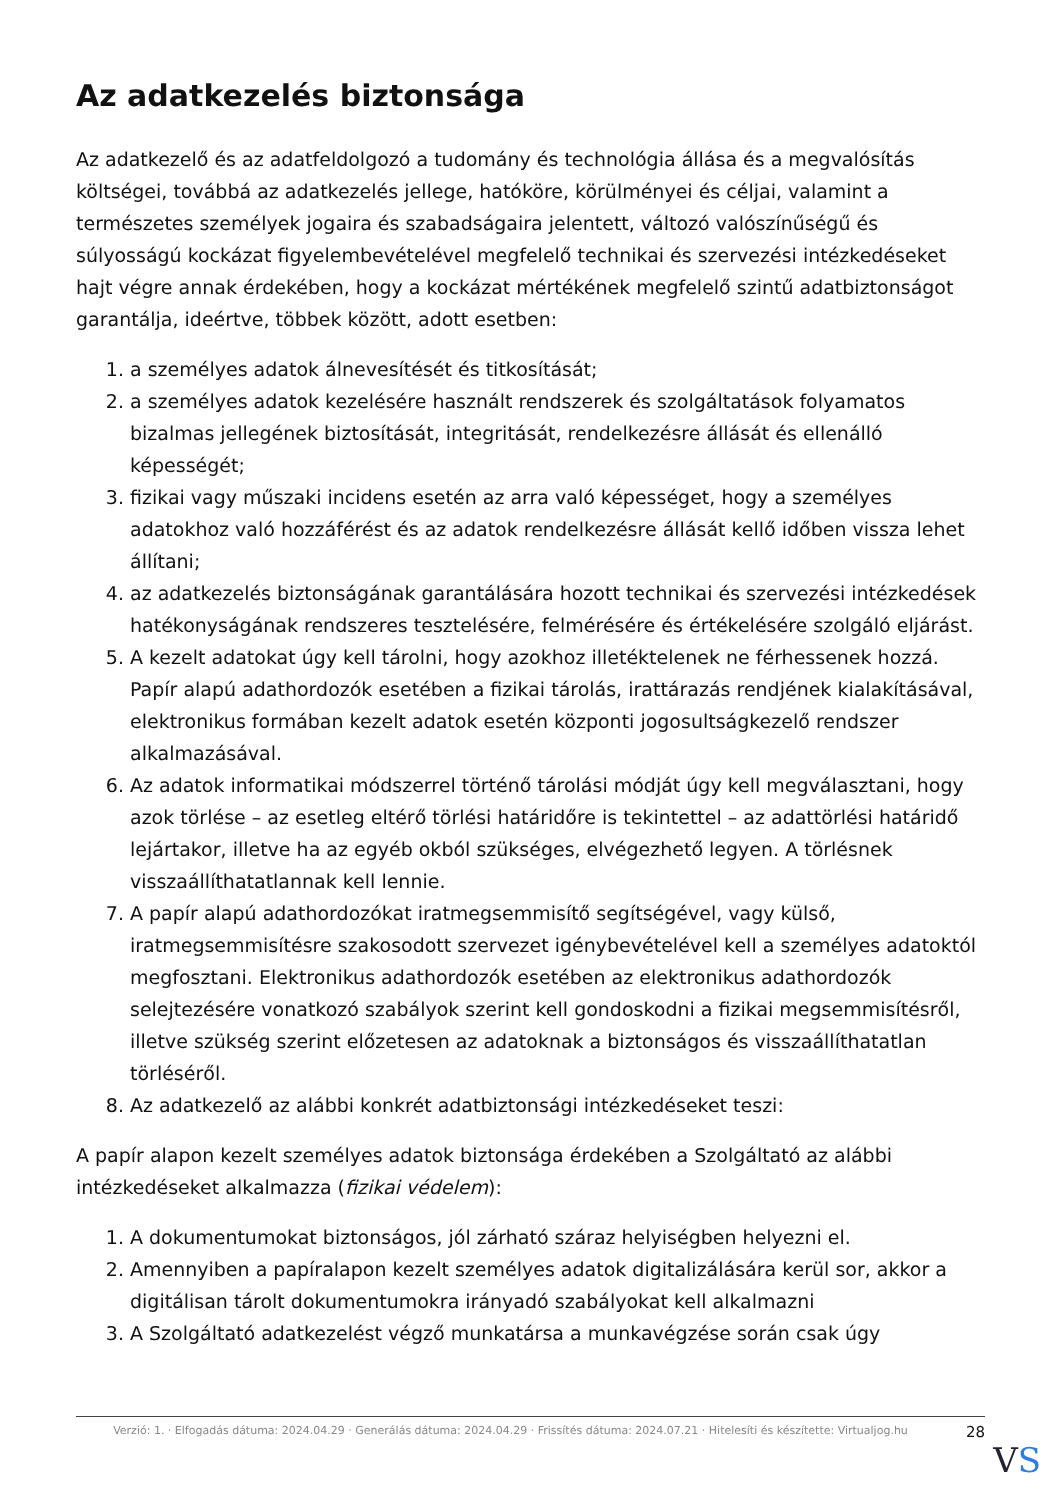Az adatkezelés biztonsága
Az adatkezelő és az adatfeldolgozó a tudomány és technológia állása és a megvalósítás költségei, továbbá az adatkezelés jellege, hatóköre, körülményei és céljai, valamint a természetes személyek jogaira és szabadságaira jelentett, változó valószínűségű és súlyosságú kockázat figyelembevételével megfelelő technikai és szervezési intézkedéseket hajt végre annak érdekében, hogy a kockázat mértékének megfelelő szintű adatbiztonságot garantálja, ideértve, többek között, adott esetben:
1. a személyes adatok álnevesítését és titkosítását;
2. a személyes adatok kezelésére használt rendszerek és szolgáltatások folyamatos bizalmas jellegének biztosítását, integritását, rendelkezésre állását és ellenálló képességét;
3. fizikai vagy műszaki incidens esetén az arra való képességet, hogy a személyes adatokhoz való hozzáférést és az adatok rendelkezésre állását kellő időben vissza lehet állítani;
4. az adatkezelés biztonságának garantálására hozott technikai és szervezési intézkedések hatékonyságának rendszeres tesztelésére, felmérésére és értékelésére szolgáló eljárást.
5. A kezelt adatokat úgy kell tárolni, hogy azokhoz illetéktelenek ne férhessenek hozzá. Papír alapú adathordozók esetében a fizikai tárolás, irattárazás rendjének kialakításával, elektronikus formában kezelt adatok esetén központi jogosultságkezelő rendszer alkalmazásával.
6. Az adatok informatikai módszerrel történő tárolási módját úgy kell megválasztani, hogy azok törlése – az esetleg eltérő törlési határidőre is tekintettel – az adattörlési határidő lejártakor, illetve ha az egyéb okból szükséges, elvégezhető legyen. A törlésnek visszaállíthatatlannak kell lennie.
7. A papír alapú adathordozókat iratmegsemmisítő segítségével, vagy külső, iratmegsemmisítésre szakosodott szervezet igénybevételével kell a személyes adatoktól megfosztani. Elektronikus adathordozók esetében az elektronikus adathordozók selejtezésére vonatkozó szabályok szerint kell gondoskodni a fizikai megsemmisítésről, illetve szükség szerint előzetesen az adatoknak a biztonságos és visszaállíthatatlan törléséről.
8. Az adatkezelő az alábbi konkrét adatbiztonsági intézkedéseket teszi:
A papír alapon kezelt személyes adatok biztonsága érdekében a Szolgáltató az alábbi intézkedéseket alkalmazza (fizikai védelem):
1. A dokumentumokat biztonságos, jól zárható száraz helyiségben helyezni el.
2. Amennyiben a papíralapon kezelt személyes adatok digitalizálására kerül sor, akkor a digitálisan tárolt dokumentumokra irányadó szabályokat kell alkalmazni
3. A Szolgáltató adatkezelést végző munkatársa a munkavégzése során csak úgy
Verzió: 1. · Elfogadás dátuma: 2024.04.29 · Generálás dátuma: 2024.04.29 · Frissítés dátuma: 2024.07.21 · Hitelesíti és készítette: Virtualjog.hu
28
VS